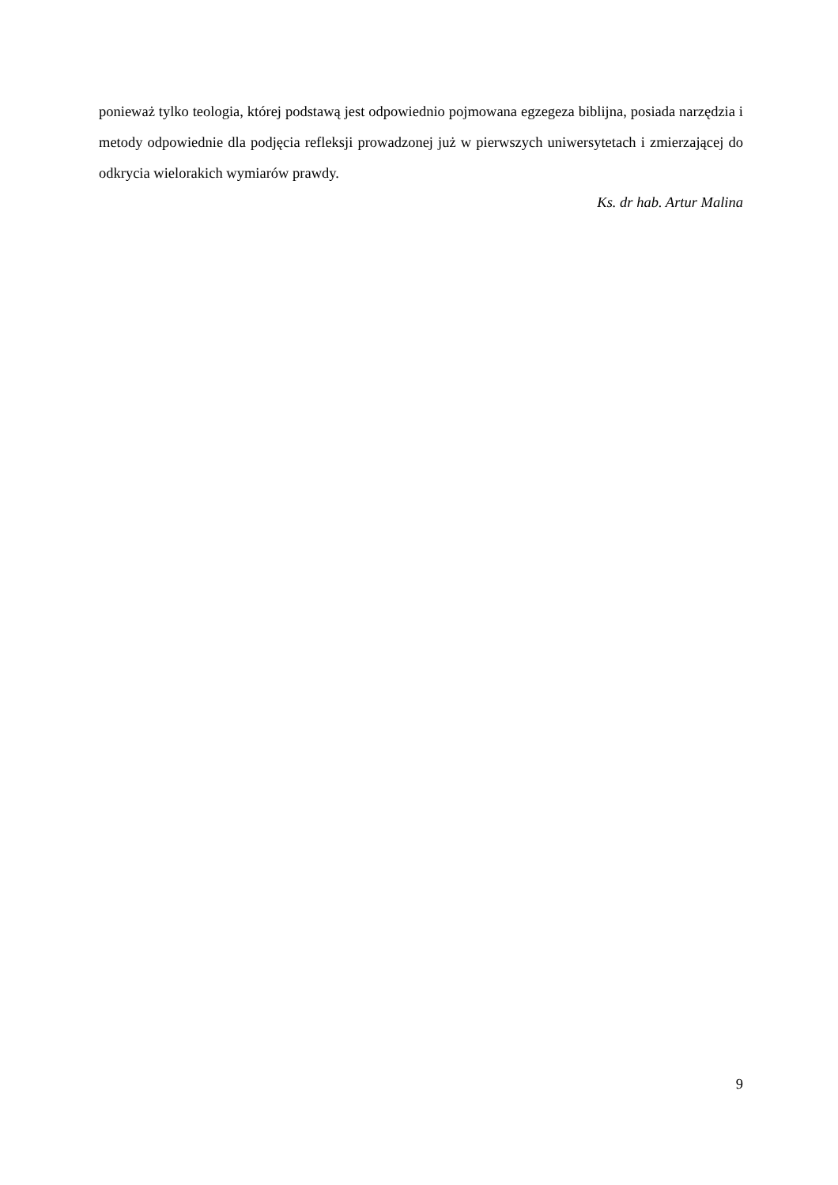ponieważ tylko teologia, której podstawą jest odpowiednio pojmowana egzegeza biblijna, posiada narzędzia i metody odpowiednie dla podjęcia refleksji prowadzonej już w pierwszych uniwersytetach i zmierzającej do odkrycia wielorakich wymiarów prawdy.
Ks. dr hab. Artur Malina
9